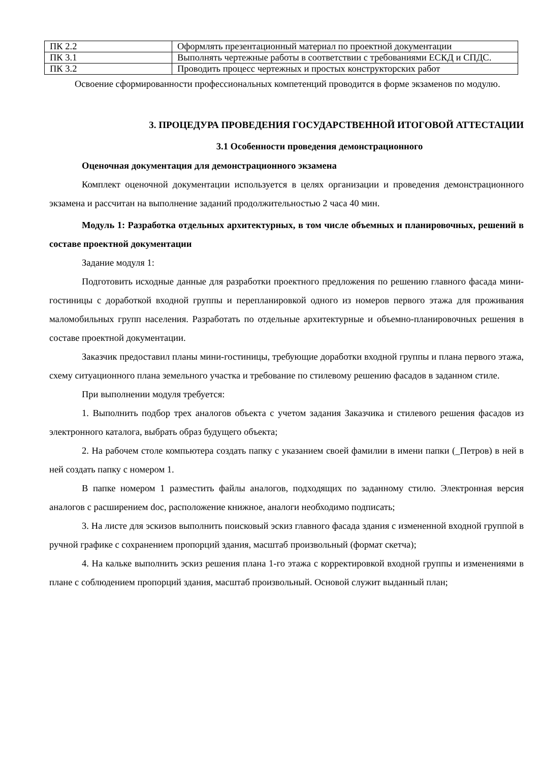| ПК 2.2 | Оформлять презентационный материал по проектной документации |
| ПК 3.1 | Выполнять чертежные работы в соответствии с требованиями ЕСКД и СПДС. |
| ПК 3.2 | Проводить процесс чертежных и простых конструкторских работ |
Освоение сформированности профессиональных компетенций проводится в форме экзаменов по модулю.
3. ПРОЦЕДУРА ПРОВЕДЕНИЯ ГОСУДАРСТВЕННОЙ ИТОГОВОЙ АТТЕСТАЦИИ
3.1 Особенности проведения демонстрационного
Оценочная документация для демонстрационного экзамена
Комплект оценочной документации используется в целях организации и проведения демонстрационного экзамена и рассчитан на выполнение заданий продолжительностью 2 часа 40 мин.
Модуль 1: Разработка отдельных архитектурных, в том числе объемных и планировочных, решений в составе проектной документации
Задание модуля 1:
Подготовить исходные данные для разработки проектного предложения по решению главного фасада мини-гостиницы с доработкой входной группы и перепланировкой одного из номеров первого этажа для проживания маломобильных групп населения. Разработать по отдельные архитектурные и объемно-планировочных решения в составе проектной документации.
Заказчик предоставил планы мини-гостиницы, требующие доработки входной группы и плана первого этажа, схему ситуационного плана земельного участка и требование по стилевому решению фасадов в заданном стиле.
При выполнении модуля требуется:
1. Выполнить подбор трех аналогов объекта с учетом задания Заказчика и стилевого решения фасадов из электронного каталога, выбрать образ будущего объекта;
2. На рабочем столе компьютера создать папку с указанием своей фамилии в имени папки (_Петров) в ней в ней создать папку с номером 1.
В папке номером 1 разместить файлы аналогов, подходящих по заданному стилю. Электронная версия аналогов с расширением doc, расположение книжное, аналоги необходимо подписать;
3. На листе для эскизов выполнить поисковый эскиз главного фасада здания с измененной входной группой в ручной графике с сохранением пропорций здания, масштаб произвольный (формат скетча);
4. На кальке выполнить эскиз решения плана 1-го этажа с корректировкой входной группы и изменениями в плане с соблюдением пропорций здания, масштаб произвольный. Основой служит выданный план;